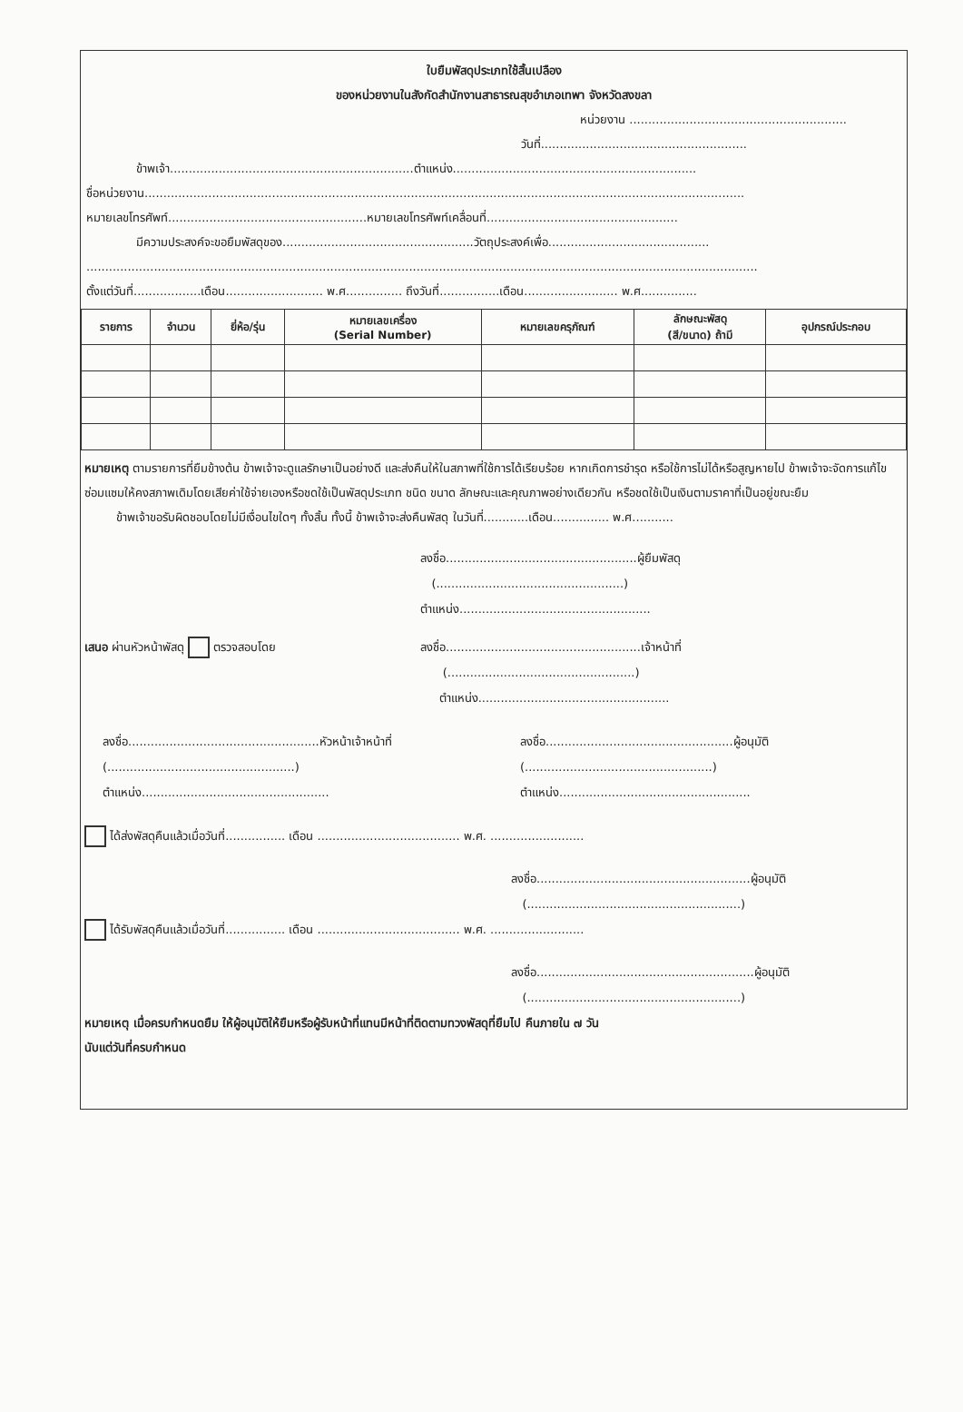ใบยืมพัสดุประเภทใช้สิ้นเปลือง
ของหน่วยงานในสังกัดสำนักงานสาธารณสุขอำเภอเทพา จังหวัดสงขลา
หน่วยงาน ..........................................................
วันที่.......................................................
ข้าพเจ้า.................................................................ตำแหน่ง.................................................................
ชื่อหน่วยงาน................................................................................................................................................................
หมายเลขโทรศัพท์.....................................................หมายเลขโทรศัพท์เคลื่อนที่...................................................
มีความประสงค์จะขอยืมพัสดุของ...................................................วัตถุประสงค์เพื่อ...........................................
...................................................................................................................................................................................
ตั้งแต่วันที่..................เดือน.......................... พ.ศ............... ถึงวันที่................เดือน......................... พ.ศ...............
| รายการ | จำนวน | ยี่ห้อ/รุ่น | หมายเลขเครื่อง (Serial Number) | หมายเลขครุภัณฑ์ | ลักษณะพัสดุ (สี/ขนาด) ถ้ามี | อุปกรณ์ประกอบ |
| --- | --- | --- | --- | --- | --- | --- |
หมายเหตุ ตามรายการที่ยืมข้างต้น ข้าพเจ้าจะดูแลรักษาเป็นอย่างดี และส่งคืนให้ในสภาพที่ใช้การได้เรียบร้อย หากเกิดการชำรุด หรือใช้การไม่ได้หรือสูญหายไป ข้าพเจ้าจะจัดการแก้ไขซ่อมแซมให้คงสภาพเดิมโดยเสียค่าใช้จ่ายเองหรือชดใช้เป็นพัสดุประเภท ชนิด ขนาด ลักษณะและคุณภาพอย่างเดียวกัน หรือชดใช้เป็นเงินตามราคาที่เป็นอยู่ขณะยืม
ข้าพเจ้าขอรับผิดชอบโดยไม่มีเงื่อนไขใดๆ ทั้งสิ้น ทั้งนี้ ข้าพเจ้าจะส่งคืนพัสดุ ในวันที่............เดือน............... พ.ศ...........
ลงชื่อ...................................................ผู้ยืมพัสดุ
(..................................................)
ตำแหน่ง...................................................
เสนอ ผ่านหัวหน้าพัสดุ ตรวจสอบโดย ลงชื่อ....................................................เจ้าหน้าที่
(..................................................)
ตำแหน่ง...................................................
ลงชื่อ...................................................หัวหน้าเจ้าหน้าที่
(..................................................)
ตำแหน่ง..................................................
ลงชื่อ..................................................ผู้อนุมัติ
(..................................................)
ตำแหน่ง...................................................
ได้ส่งพัสดุคืนแล้วเมื่อวันที่................ เดือน ...................................... พ.ศ. .........................
ลงชื่อ.........................................................ผู้อนุมัติ
(.........................................................)
ได้รับพัสดุคืนแล้วเมื่อวันที่................ เดือน ...................................... พ.ศ. .........................
ลงชื่อ..........................................................ผู้อนุมัติ
(.........................................................)
หมายเหตุ เมื่อครบกำหนดยืม ให้ผู้อนุมัติให้ยืมหรือผู้รับหน้าที่แทนมีหน้าที่ติดตามทวงพัสดุที่ยืมไป คืนภายใน ๗ วัน
นับแต่วันที่ครบกำหนด